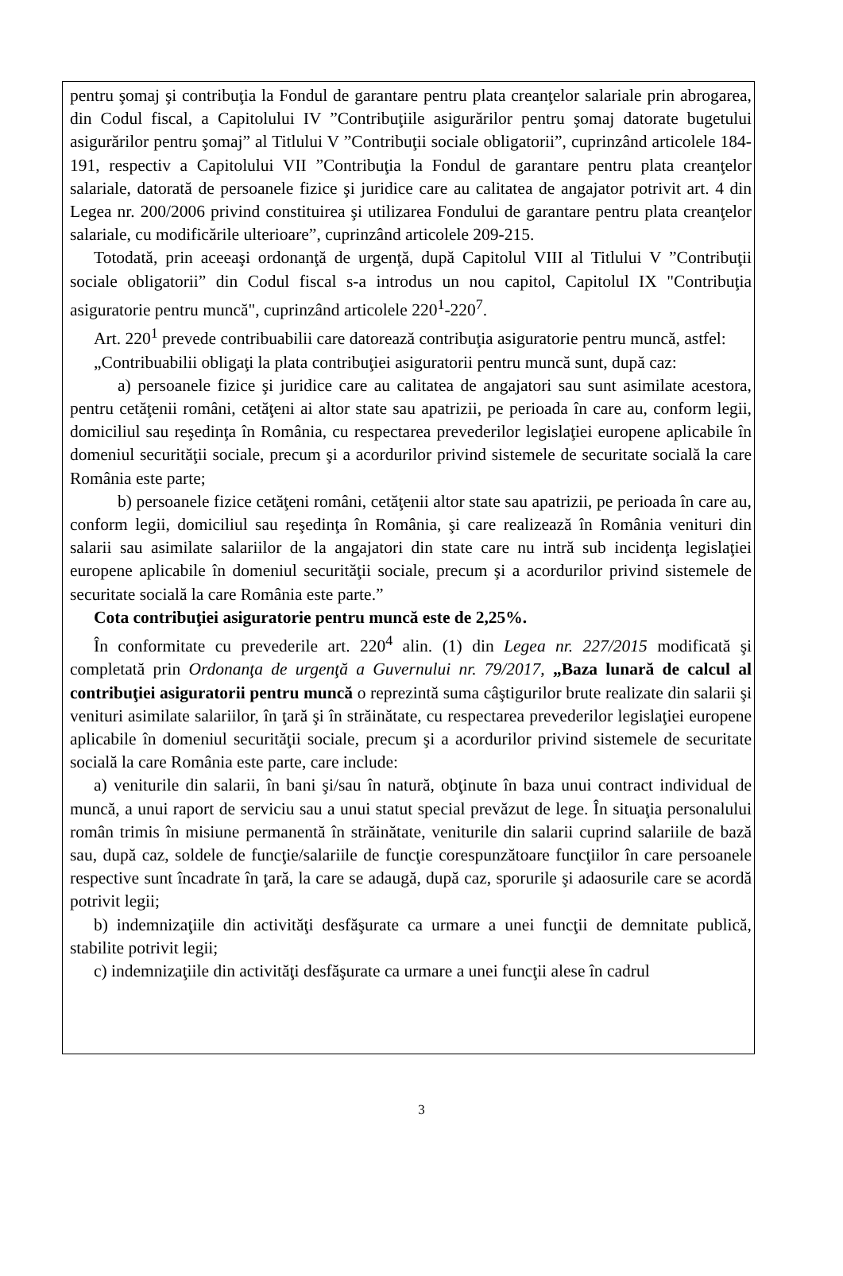pentru şomaj şi contribuţia la Fondul de garantare pentru plata creanţelor salariale prin abrogarea, din Codul fiscal, a Capitolului IV ”Contribuţiile asigurărilor pentru şomaj datorate bugetului asigurărilor pentru şomaj” al Titlului V ”Contribuţii sociale obligatorii”, cuprinzând articolele 184-191, respectiv a Capitolului VII ”Contribuţia la Fondul de garantare pentru plata creanţelor salariale, datorată de persoanele fizice şi juridice care au calitatea de angajator potrivit art. 4 din Legea nr. 200/2006 privind constituirea şi utilizarea Fondului de garantare pentru plata creanţelor salariale, cu modificările ulterioare”, cuprinzând articolele 209-215.
Totodată, prin aceeaşi ordonanţă de urgenţă, după Capitolul VIII al Titlului V ”Contribuţii sociale obligatorii” din Codul fiscal s-a introdus un nou capitol, Capitolul IX "Contribuţia asiguratorie pentru muncă", cuprinzând articolele 220<sup>1</sup>-220<sup>7</sup>.
Art. 220<sup>1</sup> prevede contribuabilii care datorează contribuţia asiguratorie pentru muncă, astfel:
„Contribuabilii obligaţi la plata contribuţiei asiguratorii pentru muncă sunt, după caz:
a) persoanele fizice şi juridice care au calitatea de angajatori sau sunt asimilate acestora, pentru cetăţenii români, cetăţeni ai altor state sau apatrizii, pe perioada în care au, conform legii, domiciliul sau reşedinţa în România, cu respectarea prevederilor legislaţiei europene aplicabile în domeniul securităţii sociale, precum şi a acordurilor privind sistemele de securitate socială la care România este parte;
b) persoanele fizice cetăţeni români, cetăţenii altor state sau apatrizii, pe perioada în care au, conform legii, domiciliul sau reşedinţa în România, şi care realizează în România venituri din salarii sau asimilate salariilor de la angajatori din state care nu intră sub incidenţa legislaţiei europene aplicabile în domeniul securităţii sociale, precum şi a acordurilor privind sistemele de securitate socială la care România este parte.”
Cota contribuţiei asiguratorie pentru muncă este de 2,25%.
În conformitate cu prevederile art. 220<sup>4</sup> alin. (1) din Legea nr. 227/2015 modificată şi completată prin Ordonanţa de urgenţă a Guvernului nr. 79/2017, „Baza lunară de calcul al contribuţiei asiguratorii pentru muncă o reprezintă suma câştigurilor brute realizate din salarii şi venituri asimilate salariilor, în ţară şi în străinătate, cu respectarea prevederilor legislaţiei europene aplicabile în domeniul securităţii sociale, precum şi a acordurilor privind sistemele de securitate socială la care România este parte, care include:
a) veniturile din salarii, în bani şi/sau în natură, obţinute în baza unui contract individual de muncă, a unui raport de serviciu sau a unui statut special prevăzut de lege. În situaţia personalului român trimis în misiune permanentă în străinătate, veniturile din salarii cuprind salariile de bază sau, după caz, soldele de funcţie/salariile de funcţie corespunzătoare funcţiilor în care persoanele respective sunt încadrate în ţară, la care se adaugă, după caz, sporurile şi adaosurile care se acordă potrivit legii;
b) indemnizaţiile din activităţi desfăşurate ca urmare a unei funcţii de demnitate publică, stabilite potrivit legii;
c) indemnizaţiile din activităţi desfăşurate ca urmare a unei funcţii alese în cadrul
3